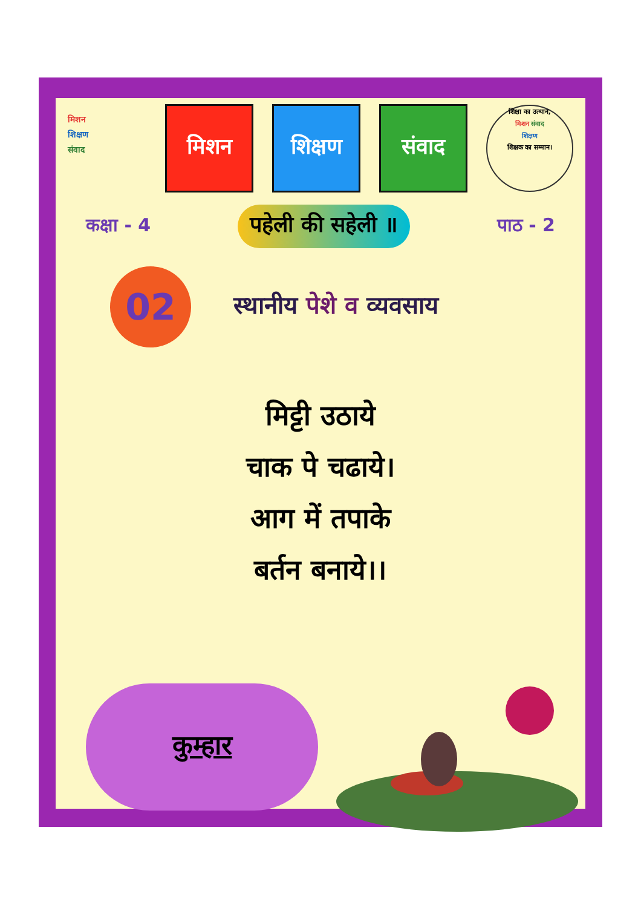मिशन
शिक्षण
संवाद
मिशन शिक्षण संवाद
शिक्षा का उत्थान,
मिशन संवाद
शिक्षण
शिक्षक का सम्मान।
कक्षा - 4 पहेली की सहेली ॥ पाठ - 2
02
स्थानीय पेशे व व्यवसाय
मिट्टी उठाये
चाक पे चढाये।
आग में तपाके
बर्तन बनाये।।
कुम्हार